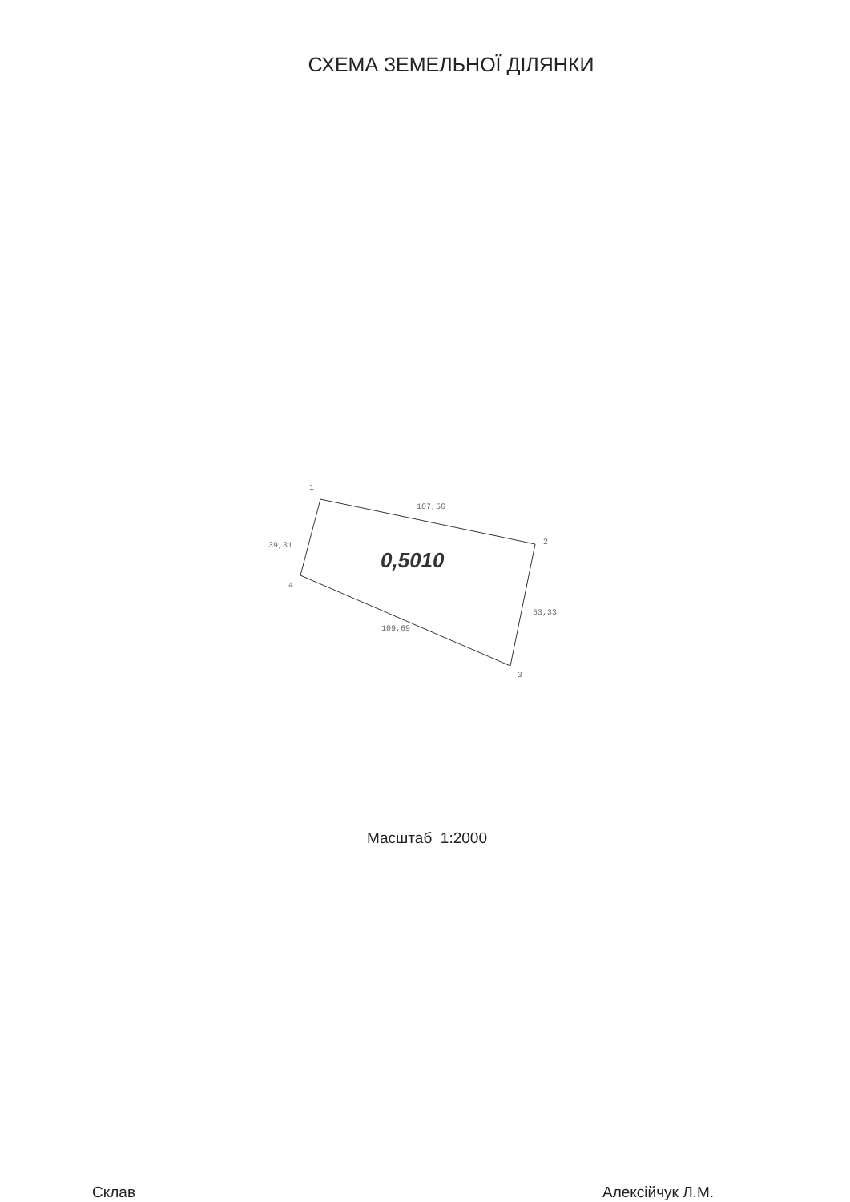СХЕМА ЗЕМЕЛЬНОЇ ДІЛЯНКИ
1
2
3
4
107,56
39,31
53,33
109,69
0,5010
Масштаб 1:2000
Склав Алексійчук Л.М.